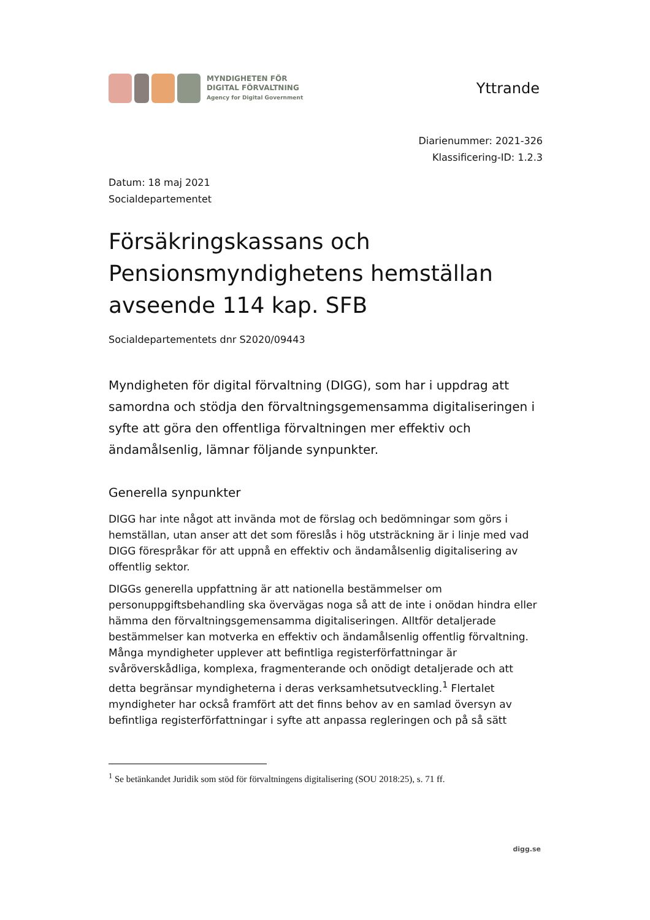MYNDIGHETEN FÖR
DIGITAL FÖRVALTNING
Agency for Digital Government
Yttrande
Diarienummer: 2021-326
Klassificering-ID: 1.2.3
Datum: 18 maj 2021
Socialdepartementet
Försäkringskassans och Pensionsmyndighetens hemställan avseende 114 kap. SFB
Socialdepartementets dnr S2020/09443
Myndigheten för digital förvaltning (DIGG), som har i uppdrag att samordna och stödja den förvaltningsgemensamma digitaliseringen i syfte att göra den offentliga förvaltningen mer effektiv och ändamålsenlig, lämnar följande synpunkter.
Generella synpunkter
DIGG har inte något att invända mot de förslag och bedömningar som görs i hemställan, utan anser att det som föreslås i hög utsträckning är i linje med vad DIGG förespråkar för att uppnå en effektiv och ändamålsenlig digitalisering av offentlig sektor.
DIGGs generella uppfattning är att nationella bestämmelser om personuppgiftsbehandling ska övervägas noga så att de inte i onödan hindra eller hämma den förvaltningsgemensamma digitaliseringen. Alltför detaljerade bestämmelser kan motverka en effektiv och ändamålsenlig offentlig förvaltning. Många myndigheter upplever att befintliga registerförfattningar är svåröverskådliga, komplexa, fragmenterande och onödigt detaljerade och att detta begränsar myndigheterna i deras verksamhetsutveckling.<sup>1</sup> Flertalet myndigheter har också framfört att det finns behov av en samlad översyn av befintliga registerförfattningar i syfte att anpassa regleringen och på så sätt
<sup>1</sup> Se betänkandet Juridik som stöd för förvaltningens digitalisering (SOU 2018:25), s. 71 ff.
digg.se